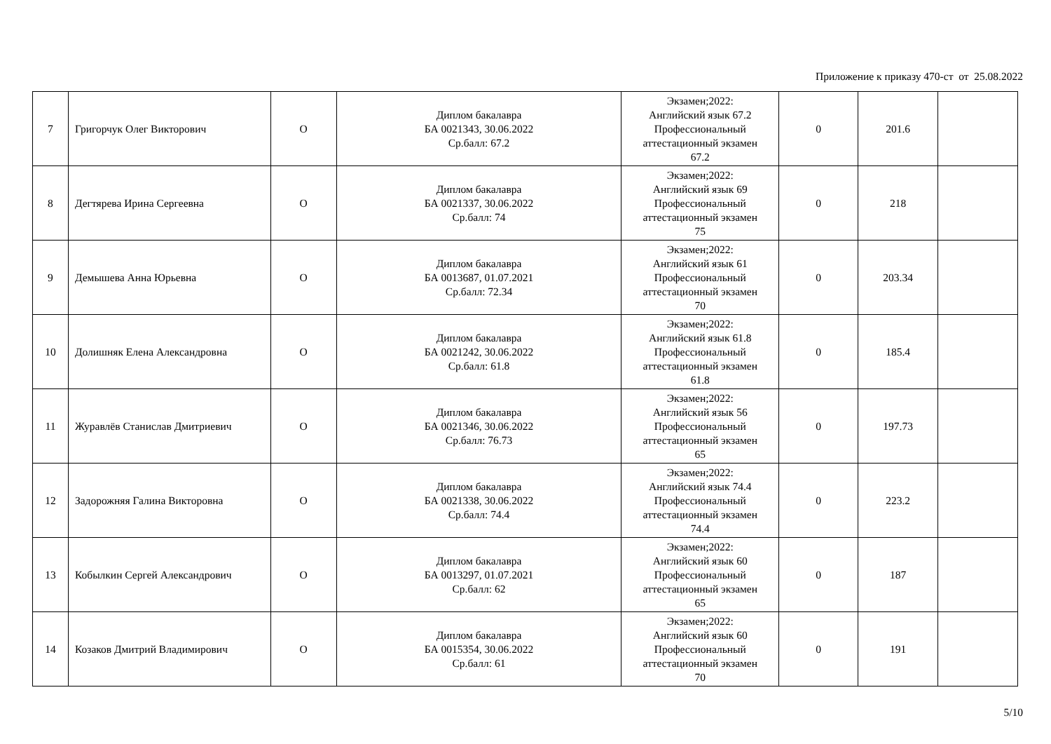Приложение к приказу 470-ст от 25.08.2022
| 7 | Григорчук Олег Викторович | О | Диплом бакалавра БА 0021343, 30.06.2022 Ср.балл: 67.2 | Экзамен;2022: Английский язык 67.2 Профессиональный аттестационный экзамен 67.2 | 0 | 201.6 | |
| 8 | Дегтярева Ирина Сергеевна | О | Диплом бакалавра БА 0021337, 30.06.2022 Ср.балл: 74 | Экзамен;2022: Английский язык 69 Профессиональный аттестационный экзамен 75 | 0 | 218 | |
| 9 | Демышева Анна Юрьевна | О | Диплом бакалавра БА 0013687, 01.07.2021 Ср.балл: 72.34 | Экзамен;2022: Английский язык 61 Профессиональный аттестационный экзамен 70 | 0 | 203.34 | |
| 10 | Долишняк Елена Александровна | О | Диплом бакалавра БА 0021242, 30.06.2022 Ср.балл: 61.8 | Экзамен;2022: Английский язык 61.8 Профессиональный аттестационный экзамен 61.8 | 0 | 185.4 | |
| 11 | Журавлёв Станислав Дмитриевич | О | Диплом бакалавра БА 0021346, 30.06.2022 Ср.балл: 76.73 | Экзамен;2022: Английский язык 56 Профессиональный аттестационный экзамен 65 | 0 | 197.73 | |
| 12 | Задорожняя Галина Викторовна | О | Диплом бакалавра БА 0021338, 30.06.2022 Ср.балл: 74.4 | Экзамен;2022: Английский язык 74.4 Профессиональный аттестационный экзамен 74.4 | 0 | 223.2 | |
| 13 | Кобылкин Сергей Александрович | О | Диплом бакалавра БА 0013297, 01.07.2021 Ср.балл: 62 | Экзамен;2022: Английский язык 60 Профессиональный аттестационный экзамен 65 | 0 | 187 | |
| 14 | Козаков Дмитрий Владимирович | О | Диплом бакалавра БА 0015354, 30.06.2022 Ср.балл: 61 | Экзамен;2022: Английский язык 60 Профессиональный аттестационный экзамен 70 | 0 | 191 | |
5/10